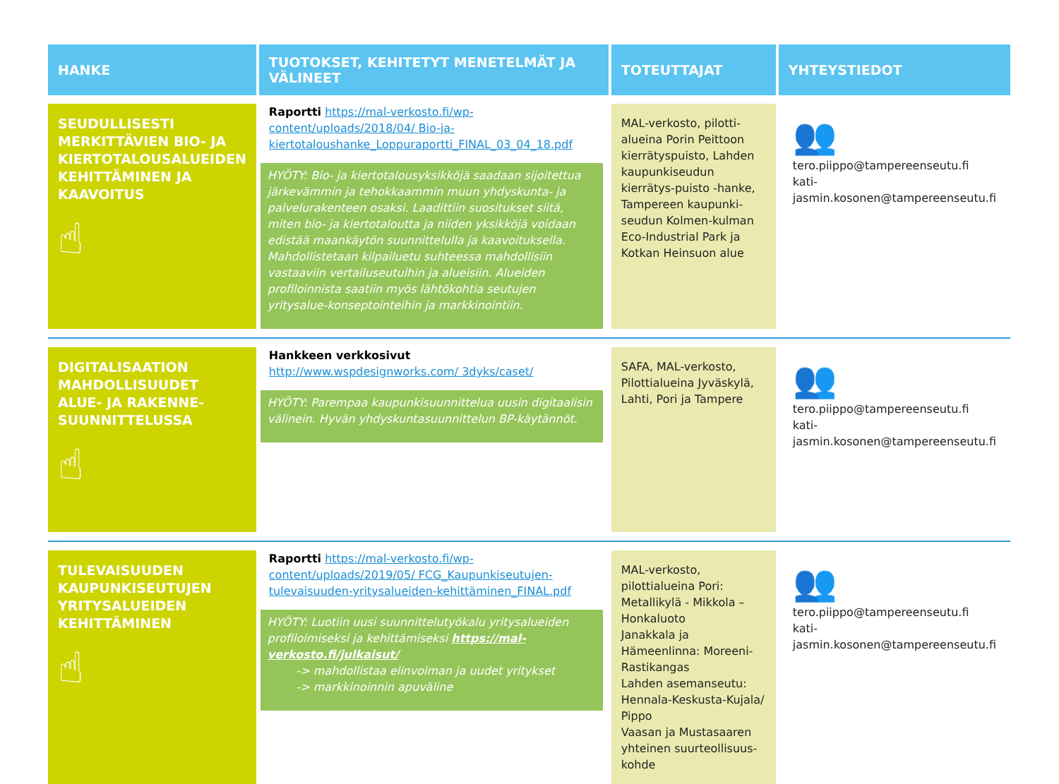| HANKE | TUOTOKSET, KEHITETYT MENETELMÄT JA VÄLINEET | TOTEUTTAJAT | YHTEYSTIEDOT |
| --- | --- | --- | --- |
| SEUDULLISESTI MERKITTÄVIEN BIO- JA KIERTOTALOUSALUEIDEN KEHITTÄMINEN JA KAAVOITUS ☝ | Raportti https://mal-verkosto.fi/wp-content/uploads/2018/04/ Bio-ja-kiertotaloushanke_Loppuraportti_FINAL_03_04_18.pdf HYÖTY: Bio- ja kiertotalousyksikköjä saadaan sijoitettua järkevämmin ja tehokkaammin muun yhdyskunta- ja palvelurakenteen osaksi. Laadittiin suositukset siitä, miten bio- ja kiertotaloutta ja niiden yksikköjä voidaan edistää maankäytön suunnittelulla ja kaavoituksella. Mahdollistetaan kilpailuetu suhteessa mahdollisiin vastaaviin vertailuseutuihin ja alueisiin. Alueiden profiloinnista saatiin myös lähtökohtia seutujen yritysalue-konseptointeihin ja markkinointiin. | MAL-verkosto, pilotti-alueina Porin Peittoon kierrätyspuisto, Lahden kaupunkiseudun kierrätys-puisto -hanke, Tampereen kaupunki-seudun Kolmen-kulman Eco-Industrial Park ja Kotkan Heinsuon alue | 👥 tero.piippo@tampereenseutu.fi kati-jasmin.kosonen@tampereenseutu.fi |
| DIGITALISAATION MAHDOLLISUUDET ALUE- JA RAKENNE-SUUNNITTELUSSA ☝ | Hankkeen verkkosivut http://www.wspdesignworks.com/ 3dyks/caset/ HYÖTY: Parempaa kaupunkisuunnittelua uusin digitaalisin välinein. Hyvän yhdyskuntasuunnittelun BP-käytännöt. | SAFA, MAL-verkosto, Pilottialueina Jyväskylä, Lahti, Pori ja Tampere | 👥 tero.piippo@tampereenseutu.fi kati-jasmin.kosonen@tampereenseutu.fi |
| TULEVAISUUDEN KAUPUNKISEUTUJEN YRITYSALUEIDEN KEHITTÄMINEN ☝ | Raportti https://mal-verkosto.fi/wp-content/uploads/2019/05/ FCG_Kaupunkiseutujen-tulevaisuuden-yritysalueiden-kehittäminen_FINAL.pdf HYÖTY: Luotiin uusi suunnittelutyökalu yritysalueiden profiloimiseksi ja kehittämiseksi https://mal-verkosto.fi/julkaisut/ -> mahdollistaa elinvoiman ja uudet yritykset -> markkinoinnin apuväline | MAL-verkosto, pilottialueina Pori: Metallikylä - Mikkola – Honkaluoto Janakkala ja Hämeenlinna: Moreeni-Rastikangas Lahden asemanseutu: Hennala-Keskusta-Kujala/ Pippo Vaasan ja Mustasaaren yhteinen suurteollisuus-kohde | 👥 tero.piippo@tampereenseutu.fi kati-jasmin.kosonen@tampereenseutu.fi |